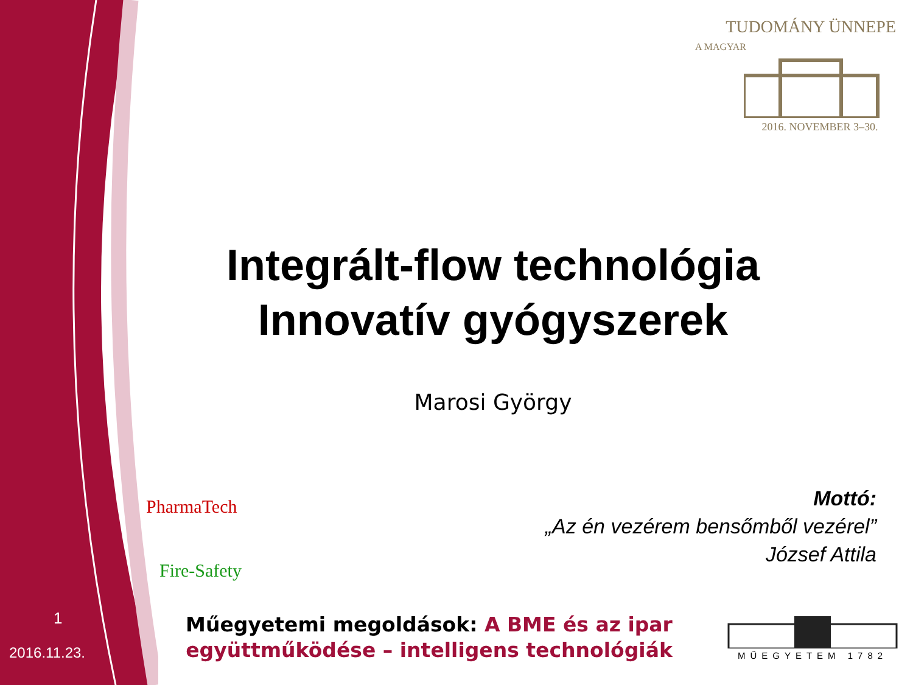TUDOMÁNY ÜNNEPE
A MAGYAR
2016. NOVEMBER 3–30.
Integrált-flow technológia
Innovatív gyógyszerek
Marosi György
PharmaTech
Fire-Safety
Mottó:
„Az én vezérem bensőmből vezérel”
József Attila
1
2016.11.23.
Műegyetemi megoldások: A BME és az ipar együttműködése – intelligens technológiák
MŰEGYETEM 1782